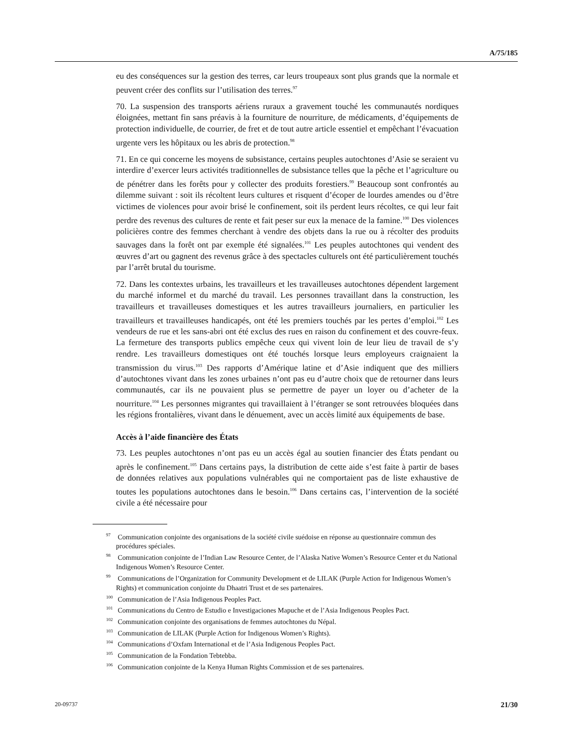A/75/185
eu des conséquences sur la gestion des terres, car leurs troupeaux sont plus grands que la normale et peuvent créer des conflits sur l’utilisation des terres.<sup>97</sup>
70. La suspension des transports aériens ruraux a gravement touché les communautés nordiques éloignées, mettant fin sans préavis à la fourniture de nourriture, de médicaments, d’équipements de protection individuelle, de courrier, de fret et de tout autre article essentiel et empêchant l’évacuation urgente vers les hôpitaux ou les abris de protection.<sup>98</sup>
71. En ce qui concerne les moyens de subsistance, certains peuples autochtones d’Asie se seraient vu interdire d’exercer leurs activités traditionnelles de subsistance telles que la pêche et l’agriculture ou de pénétrer dans les forêts pour y collecter des produits forestiers.<sup>99</sup> Beaucoup sont confrontés au dilemme suivant : soit ils récoltent leurs cultures et risquent d’écoper de lourdes amendes ou d’être victimes de violences pour avoir brisé le confinement, soit ils perdent leurs récoltes, ce qui leur fait perdre des revenus des cultures de rente et fait peser sur eux la menace de la famine.<sup>100</sup> Des violences policières contre des femmes cherchant à vendre des objets dans la rue ou à récolter des produits sauvages dans la forêt ont par exemple été signalées.<sup>101</sup> Les peuples autochtones qui vendent des œuvres d’art ou gagnent des revenus grâce à des spectacles culturels ont été particulièrement touchés par l’arrêt brutal du tourisme.
72. Dans les contextes urbains, les travailleurs et les travailleuses autochtones dépendent largement du marché informel et du marché du travail. Les personnes travaillant dans la construction, les travailleurs et travailleuses domestiques et les autres travailleurs journaliers, en particulier les travailleurs et travailleuses handicapés, ont été les premiers touchés par les pertes d’emploi.<sup>102</sup> Les vendeurs de rue et les sans-abri ont été exclus des rues en raison du confinement et des couvre-feux. La fermeture des transports publics empêche ceux qui vivent loin de leur lieu de travail de s’y rendre. Les travailleurs domestiques ont été touchés lorsque leurs employeurs craignaient la transmission du virus.<sup>103</sup> Des rapports d’Amérique latine et d’Asie indiquent que des milliers d’autochtones vivant dans les zones urbaines n’ont pas eu d’autre choix que de retourner dans leurs communautés, car ils ne pouvaient plus se permettre de payer un loyer ou d’acheter de la nourriture.<sup>104</sup> Les personnes migrantes qui travaillaient à l’étranger se sont retrouvées bloquées dans les régions frontalières, vivant dans le dénuement, avec un accès limité aux équipements de base.
Accès à l’aide financière des États
73. Les peuples autochtones n’ont pas eu un accès égal au soutien financier des États pendant ou après le confinement.<sup>105</sup> Dans certains pays, la distribution de cette aide s’est faite à partir de bases de données relatives aux populations vulnérables qui ne comportaient pas de liste exhaustive de toutes les populations autochtones dans le besoin.<sup>106</sup> Dans certains cas, l’intervention de la société civile a été nécessaire pour
<sup>97</sup> Communication conjointe des organisations de la société civile suédoise en réponse au questionnaire commun des procédures spéciales.
<sup>98</sup> Communication conjointe de l’Indian Law Resource Center, de l’Alaska Native Women’s Resource Center et du National Indigenous Women’s Resource Center.
<sup>99</sup> Communications de l’Organization for Community Development et de LILAK (Purple Action for Indigenous Women’s Rights) et communication conjointe du Dhaatri Trust et de ses partenaires.
<sup>100</sup> Communication de l’Asia Indigenous Peoples Pact.
<sup>101</sup> Communications du Centro de Estudio e Investigaciones Mapuche et de l’Asia Indigenous Peoples Pact.
<sup>102</sup> Communication conjointe des organisations de femmes autochtones du Népal.
<sup>103</sup> Communication de LILAK (Purple Action for Indigenous Women’s Rights).
<sup>104</sup> Communications d’Oxfam International et de l’Asia Indigenous Peoples Pact.
<sup>105</sup> Communication de la Fondation Tebtebba.
<sup>106</sup> Communication conjointe de la Kenya Human Rights Commission et de ses partenaires.
20-09737 21/30